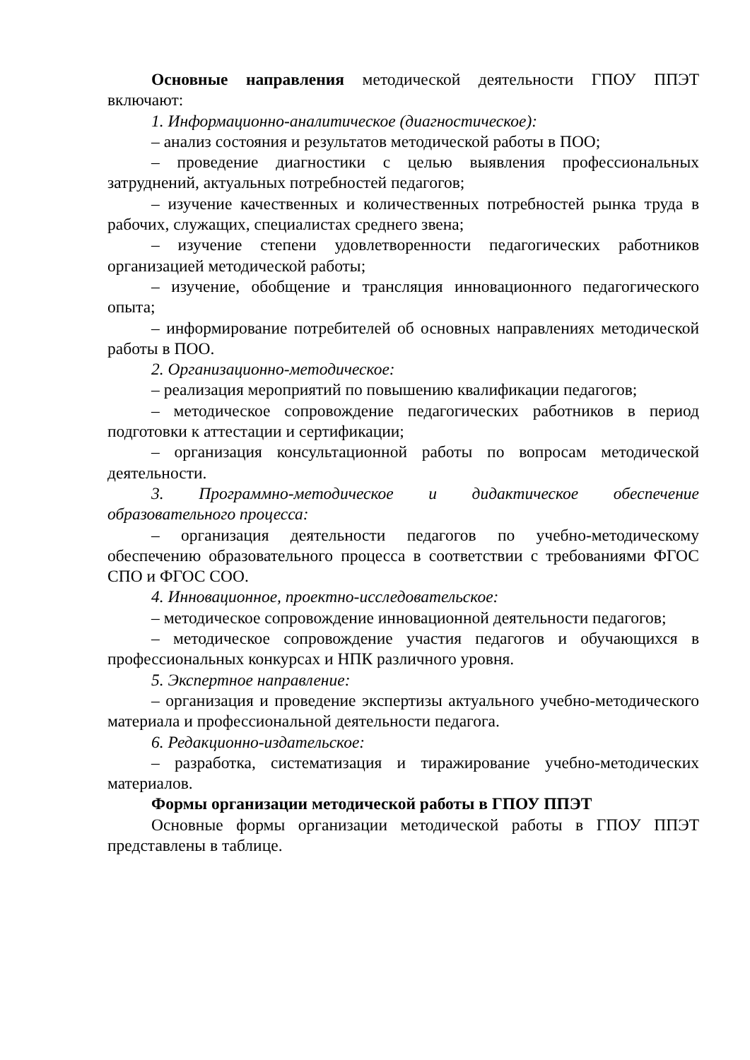Основные направления методической деятельности ГПОУ ППЭТ включают:
1. Информационно-аналитическое (диагностическое):
– анализ состояния и результатов методической работы в ПОО;
– проведение диагностики с целью выявления профессиональных затруднений, актуальных потребностей педагогов;
– изучение качественных и количественных потребностей рынка труда в рабочих, служащих, специалистах среднего звена;
– изучение степени удовлетворенности педагогических работников организацией методической работы;
– изучение, обобщение и трансляция инновационного педагогического опыта;
– информирование потребителей об основных направлениях методической работы в ПОО.
2. Организационно-методическое:
– реализация мероприятий по повышению квалификации педагогов;
– методическое сопровождение педагогических работников в период подготовки к аттестации и сертификации;
– организация консультационной работы по вопросам методической деятельности.
3. Программно-методическое и дидактическое обеспечение образовательного процесса:
– организация деятельности педагогов по учебно-методическому обеспечению образовательного процесса в соответствии с требованиями ФГОС СПО и ФГОС СОО.
4. Инновационное, проектно-исследовательское:
– методическое сопровождение инновационной деятельности педагогов;
– методическое сопровождение участия педагогов и обучающихся в профессиональных конкурсах и НПК различного уровня.
5. Экспертное направление:
– организация и проведение экспертизы актуального учебно-методического материала и профессиональной деятельности педагога.
6. Редакционно-издательское:
– разработка, систематизация и тиражирование учебно-методических материалов.
Формы организации методической работы в ГПОУ ППЭТ
Основные формы организации методической работы в ГПОУ ППЭТ представлены в таблице.